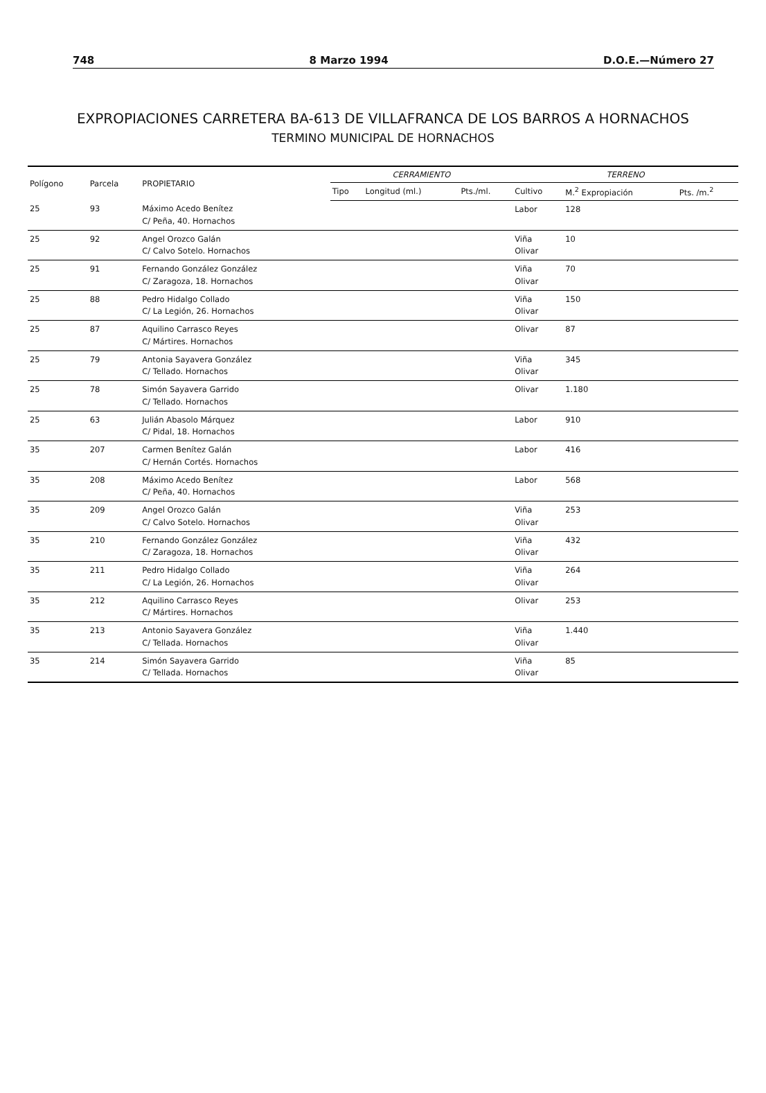748 8 Marzo 1994 D.O.E.—Número 27
EXPROPIACIONES CARRETERA BA-613 DE VILLAFRANCA DE LOS BARROS A HORNACHOS
TERMINO MUNICIPAL DE HORNACHOS
| Polígono | Parcela | PROPIETARIO | CERRAMIENTO | | | TERRENO | | |
| --- | --- | --- | --- | --- | --- | --- | --- | --- |
| | | | Tipo | Longitud (ml.) | Pts./ml. | Cultivo | M.<sup>2</sup> Expropiación | Pts. /m.<sup>2</sup> |
| 25 | 93 | Máximo Acedo Benítez C/ Peña, 40. Hornachos | | | | Labor | 128 | |
| 25 | 92 | Angel Orozco Galán C/ Calvo Sotelo. Hornachos | | | | Viña Olivar | 10 | |
| 25 | 91 | Fernando González González C/ Zaragoza, 18. Hornachos | | | | Viña Olivar | 70 | |
| 25 | 88 | Pedro Hidalgo Collado C/ La Legión, 26. Hornachos | | | | Viña Olivar | 150 | |
| 25 | 87 | Aquilino Carrasco Reyes C/ Mártires. Hornachos | | | | Olivar | 87 | |
| 25 | 79 | Antonia Sayavera González C/ Tellado. Hornachos | | | | Viña Olivar | 345 | |
| 25 | 78 | Simón Sayavera Garrido C/ Tellado. Hornachos | | | | Olivar | 1.180 | |
| 25 | 63 | Julián Abasolo Márquez C/ Pidal, 18. Hornachos | | | | Labor | 910 | |
| 35 | 207 | Carmen Benítez Galán C/ Hernán Cortés. Hornachos | | | | Labor | 416 | |
| 35 | 208 | Máximo Acedo Benítez C/ Peña, 40. Hornachos | | | | Labor | 568 | |
| 35 | 209 | Angel Orozco Galán C/ Calvo Sotelo. Hornachos | | | | Viña Olivar | 253 | |
| 35 | 210 | Fernando González González C/ Zaragoza, 18. Hornachos | | | | Viña Olivar | 432 | |
| 35 | 211 | Pedro Hidalgo Collado C/ La Legión, 26. Hornachos | | | | Viña Olivar | 264 | |
| 35 | 212 | Aquilino Carrasco Reyes C/ Mártires. Hornachos | | | | Olivar | 253 | |
| 35 | 213 | Antonio Sayavera González C/ Tellada. Hornachos | | | | Viña Olivar | 1.440 | |
| 35 | 214 | Simón Sayavera Garrido C/ Tellada. Hornachos | | | | Viña Olivar | 85 | |